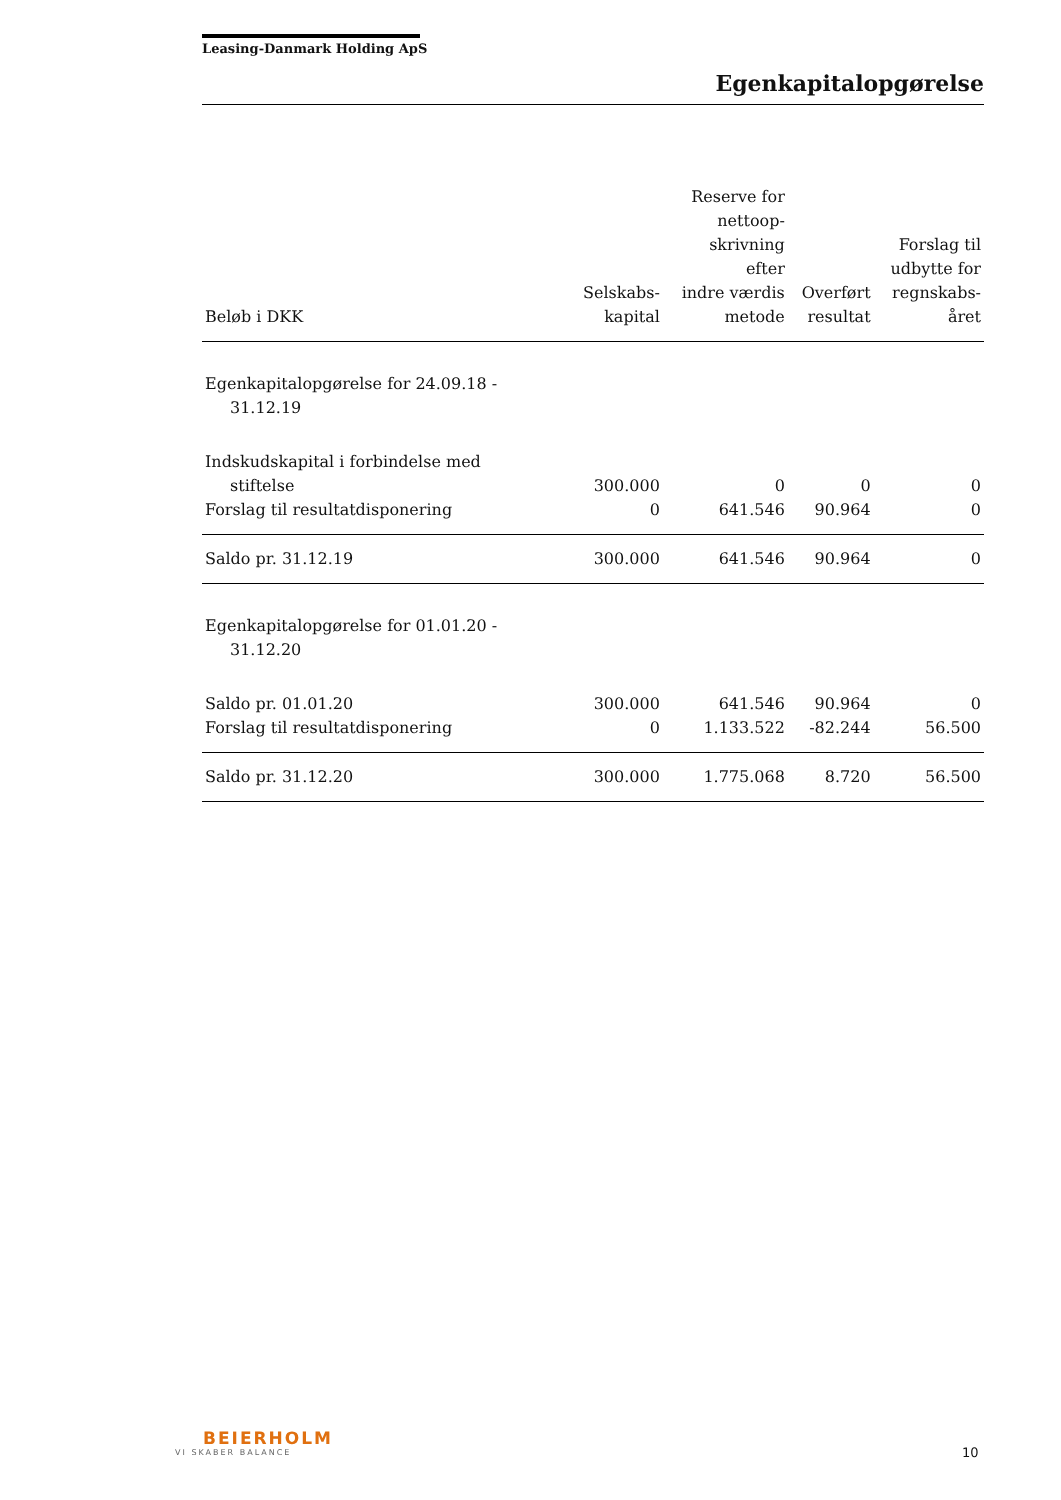Leasing-Danmark Holding ApS
Egenkapitalopgørelse
| Beløb i DKK | Selskabs- kapital | Reserve for nettoop- skrivning efter indre værdis metode | Overført resultat | Forslag til udbytte for regnskabs- året |
| --- | --- | --- | --- | --- |
| Egenkapitalopgørelse for 24.09.18 - 31.12.19 | | | | |
| Indskudskapital i forbindelse med stiftelse | 300.000 | 0 | 0 | 0 |
| Forslag til resultatdisponering | 0 | 641.546 | 90.964 | 0 |
| Saldo pr. 31.12.19 | 300.000 | 641.546 | 90.964 | 0 |
| Egenkapitalopgørelse for 01.01.20 - 31.12.20 | | | | |
| Saldo pr. 01.01.20 | 300.000 | 641.546 | 90.964 | 0 |
| Forslag til resultatdisponering | 0 | 1.133.522 | -82.244 | 56.500 |
| Saldo pr. 31.12.20 | 300.000 | 1.775.068 | 8.720 | 56.500 |
BEIERHOLM
VI SKABER BALANCE
10